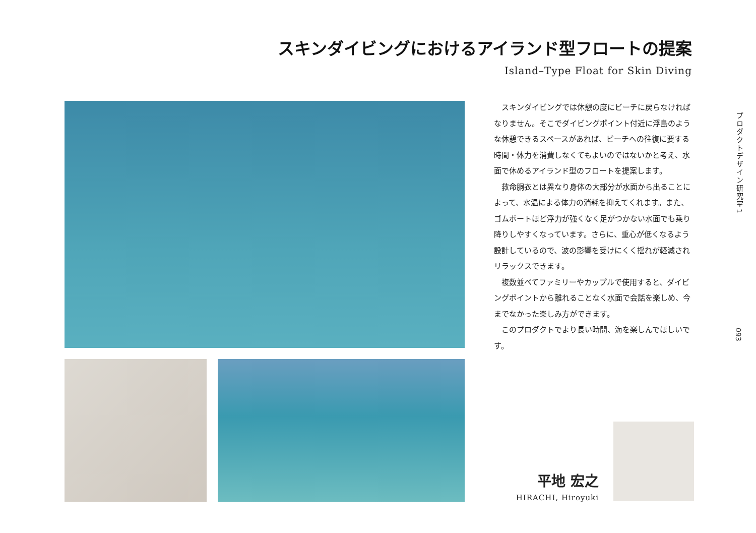スキンダイビングにおけるアイランド型フロートの提案
Island–Type Float for Skin Diving
スキンダイビングでは休憩の度にビーチに戻らなければなりません。そこでダイビングポイント付近に浮島のような休憩できるスペースがあれば、ビーチへの往復に要する時間・体力を消費しなくてもよいのではないかと考え、水面で休めるアイランド型のフロートを提案します。
救命胴衣とは異なり身体の大部分が水面から出ることによって、水温による体力の消耗を抑えてくれます。また、ゴムボートほど浮力が強くなく足がつかない水面でも乗り降りしやすくなっています。さらに、重心が低くなるよう設計しているので、波の影響を受けにくく揺れが軽減されリラックスできます。
複数並べてファミリーやカップルで使用すると、ダイビングポイントから離れることなく水面で会話を楽しめ、今までなかった楽しみ方ができます。
このプロダクトでより長い時間、海を楽しんでほしいです。
プロダクトデザイン研究室1
093
平地 宏之
HIRACHI, Hiroyuki